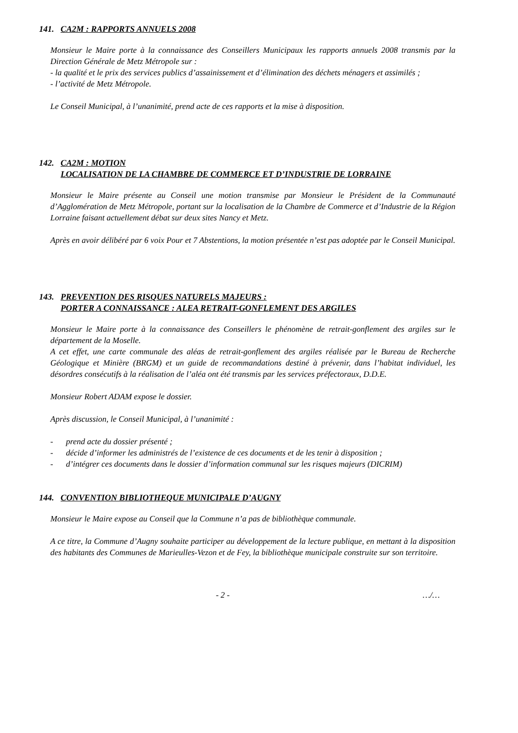141. CA2M : RAPPORTS ANNUELS 2008
Monsieur le Maire porte à la connaissance des Conseillers Municipaux les rapports annuels 2008 transmis par la Direction Générale de Metz Métropole sur :
- la qualité et le prix des services publics d’assainissement et d’élimination des déchets ménagers et assimilés ;
- l’activité de Metz Métropole.
Le Conseil Municipal, à l’unanimité, prend acte de ces rapports et la mise à disposition.
142. CA2M : MOTION
LOCALISATION DE LA CHAMBRE DE COMMERCE ET D’INDUSTRIE DE LORRAINE
Monsieur le Maire présente au Conseil une motion transmise par Monsieur le Président de la Communauté d’Agglomération de Metz Métropole, portant sur la localisation de la Chambre de Commerce et d’Industrie de la Région Lorraine faisant actuellement débat sur deux sites Nancy et Metz.
Après en avoir délibéré par 6 voix Pour et 7 Abstentions, la motion présentée n’est pas adoptée par le Conseil Municipal.
143. PREVENTION DES RISQUES NATURELS MAJEURS :
PORTER A CONNAISSANCE : ALEA RETRAIT-GONFLEMENT DES ARGILES
Monsieur le Maire porte à la connaissance des Conseillers le phénomène de retrait-gonflement des argiles sur le département de la Moselle.
A cet effet, une carte communale des aléas de retrait-gonflement des argiles réalisée par le Bureau de Recherche Géologique et Minière (BRGM) et un guide de recommandations destiné à prévenir, dans l’habitat individuel, les désordres consécutifs à la réalisation de l’aléa ont été transmis par les services préfectoraux, D.D.E.
Monsieur Robert ADAM expose le dossier.
Après discussion, le Conseil Municipal, à l’unanimité :
- prend acte du dossier présenté ;
- décide d’informer les administrés de l’existence de ces documents et de les tenir à disposition ;
- d’intégrer ces documents dans le dossier d’information communal sur les risques majeurs (DICRIM)
144. CONVENTION BIBLIOTHEQUE MUNICIPALE D’AUGNY
Monsieur le Maire expose au Conseil que la Commune n’a pas de bibliothèque communale.
A ce titre, la Commune d’Augny souhaite participer au développement de la lecture publique, en mettant à la disposition des habitants des Communes de Marieulles-Vezon et de Fey, la bibliothèque municipale construite sur son territoire.
- 2 - …/…